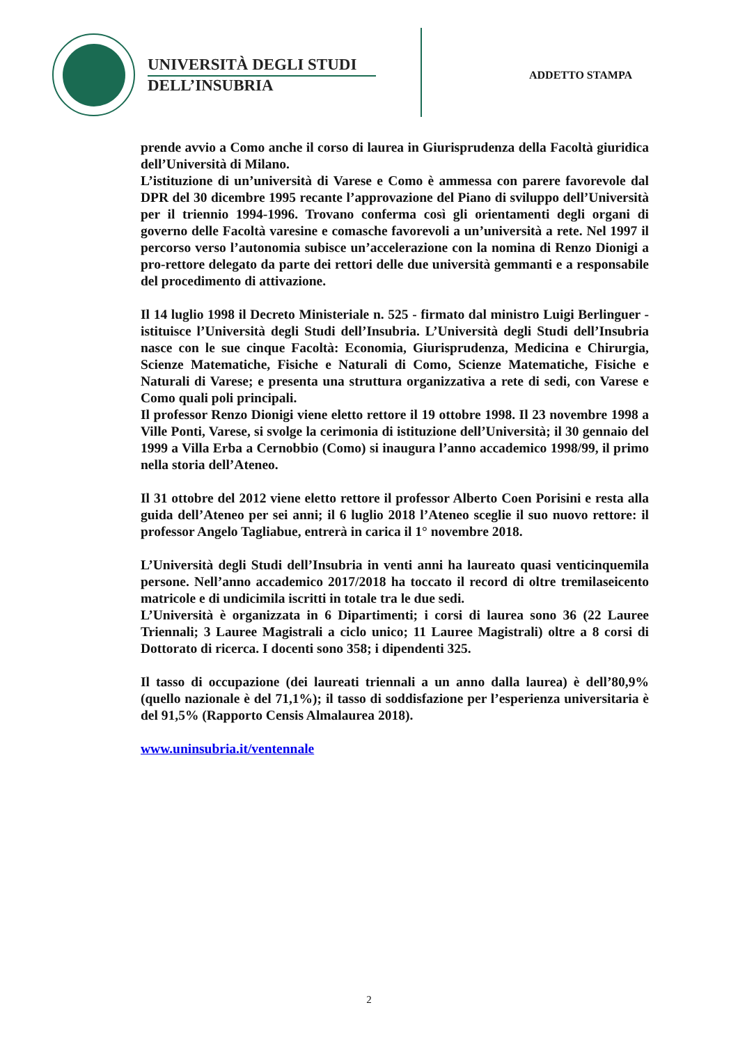UNIVERSITÀ DEGLI STUDI
DELL’INSUBRIA
ADDETTO STAMPA
prende avvio a Como anche il corso di laurea in Giurisprudenza della Facoltà giuridica dell’Università di Milano.
L’istituzione di un’università di Varese e Como è ammessa con parere favorevole dal DPR del 30 dicembre 1995 recante l’approvazione del Piano di sviluppo dell’Università per il triennio 1994-1996. Trovano conferma così gli orientamenti degli organi di governo delle Facoltà varesine e comasche favorevoli a un’università a rete. Nel 1997 il percorso verso l’autonomia subisce un’accelerazione con la nomina di Renzo Dionigi a pro-rettore delegato da parte dei rettori delle due università gemmanti e a responsabile del procedimento di attivazione.
Il 14 luglio 1998 il Decreto Ministeriale n. 525 - firmato dal ministro Luigi Berlinguer - istituisce l’Università degli Studi dell’Insubria. L’Università degli Studi dell’Insubria nasce con le sue cinque Facoltà: Economia, Giurisprudenza, Medicina e Chirurgia, Scienze Matematiche, Fisiche e Naturali di Como, Scienze Matematiche, Fisiche e Naturali di Varese; e presenta una struttura organizzativa a rete di sedi, con Varese e Como quali poli principali.
Il professor Renzo Dionigi viene eletto rettore il 19 ottobre 1998. Il 23 novembre 1998 a Ville Ponti, Varese, si svolge la cerimonia di istituzione dell’Università; il 30 gennaio del 1999 a Villa Erba a Cernobbio (Como) si inaugura l’anno accademico 1998/99, il primo nella storia dell’Ateneo.
Il 31 ottobre del 2012 viene eletto rettore il professor Alberto Coen Porisini e resta alla guida dell’Ateneo per sei anni; il 6 luglio 2018 l’Ateneo sceglie il suo nuovo rettore: il professor Angelo Tagliabue, entrerà in carica il 1° novembre 2018.
L’Università degli Studi dell’Insubria in venti anni ha laureato quasi venticinquemila persone. Nell’anno accademico 2017/2018 ha toccato il record di oltre tremilaseicento matricole e di undicimila iscritti in totale tra le due sedi.
L’Università è organizzata in 6 Dipartimenti; i corsi di laurea sono 36 (22 Lauree Triennali; 3 Lauree Magistrali a ciclo unico; 11 Lauree Magistrali) oltre a 8 corsi di Dottorato di ricerca. I docenti sono 358; i dipendenti 325.
Il tasso di occupazione (dei laureati triennali a un anno dalla laurea) è dell’80,9% (quello nazionale è del 71,1%); il tasso di soddisfazione per l’esperienza universitaria è del 91,5% (Rapporto Censis Almalaurea 2018).
www.uninsubria.it/ventennale
2